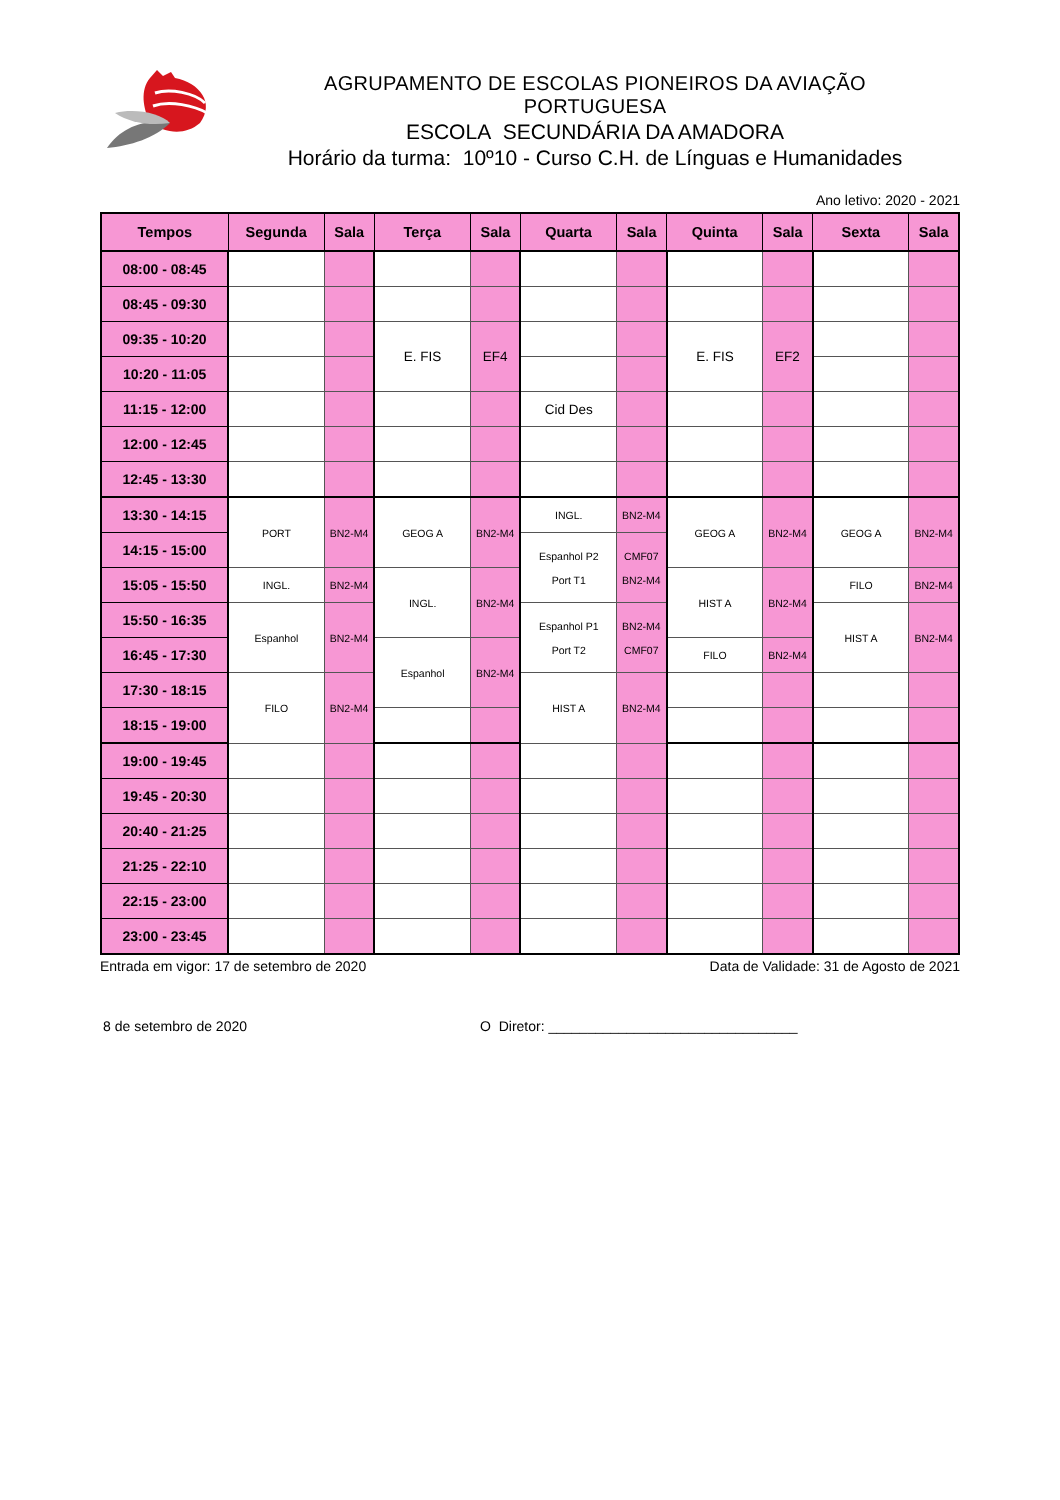AGRUPAMENTO DE ESCOLAS PIONEIROS DA AVIAÇÃO PORTUGUESA
ESCOLA SECUNDÁRIA DA AMADORA
Horário da turma: 10º10 - Curso C.H. de Línguas e Humanidades
Ano letivo: 2020 - 2021
| Tempos | Segunda | Sala | Terça | Sala | Quarta | Sala | Quinta | Sala | Sexta | Sala |
| --- | --- | --- | --- | --- | --- | --- | --- | --- | --- | --- |
| 08:00 - 08:45 | | | | | | | | | | |
| 08:45 - 09:30 | | | | | | | | | | |
| 09:35 - 10:20 | | | E. FIS | EF4 | | | E. FIS | EF2 | | |
| 10:20 - 11:05 | | | | | | | | | | |
| 11:15 - 12:00 | | | | | Cid Des | | | | | |
| 12:00 - 12:45 | | | | | | | | | | |
| 12:45 - 13:30 | | | | | | | | | | |
| 13:30 - 14:15 | PORT | BN2-M4 | GEOG A | BN2-M4 | INGL. | BN2-M4 | GEOG A | BN2-M4 | GEOG A | BN2-M4 |
| 14:15 - 15:00 | | | | | Espanhol P2 Port T1 | CMF07 BN2-M4 | | | | |
| 15:05 - 15:50 | INGL. | BN2-M4 | INGL. | BN2-M4 | | | HIST A | BN2-M4 | FILO | BN2-M4 |
| 15:50 - 16:35 | Espanhol | BN2-M4 | | | Espanhol P1 Port T2 | BN2-M4 CMF07 | | | HIST A | BN2-M4 |
| 16:45 - 17:30 | | | Espanhol | BN2-M4 | | | FILO | BN2-M4 | | |
| 17:30 - 18:15 | FILO | BN2-M4 | | | HIST A | BN2-M4 | | | | |
| 18:15 - 19:00 | | | | | | | | | | |
| 19:00 - 19:45 | | | | | | | | | | |
| 19:45 - 20:30 | | | | | | | | | | |
| 20:40 - 21:25 | | | | | | | | | | |
| 21:25 - 22:10 | | | | | | | | | | |
| 22:15 - 23:00 | | | | | | | | | | |
| 23:00 - 23:45 | | | | | | | | | | |
Entrada em vigor: 17 de setembro de 2020 Data de Validade: 31 de Agosto de 2021
8 de setembro de 2020 O Diretor: ________________________________